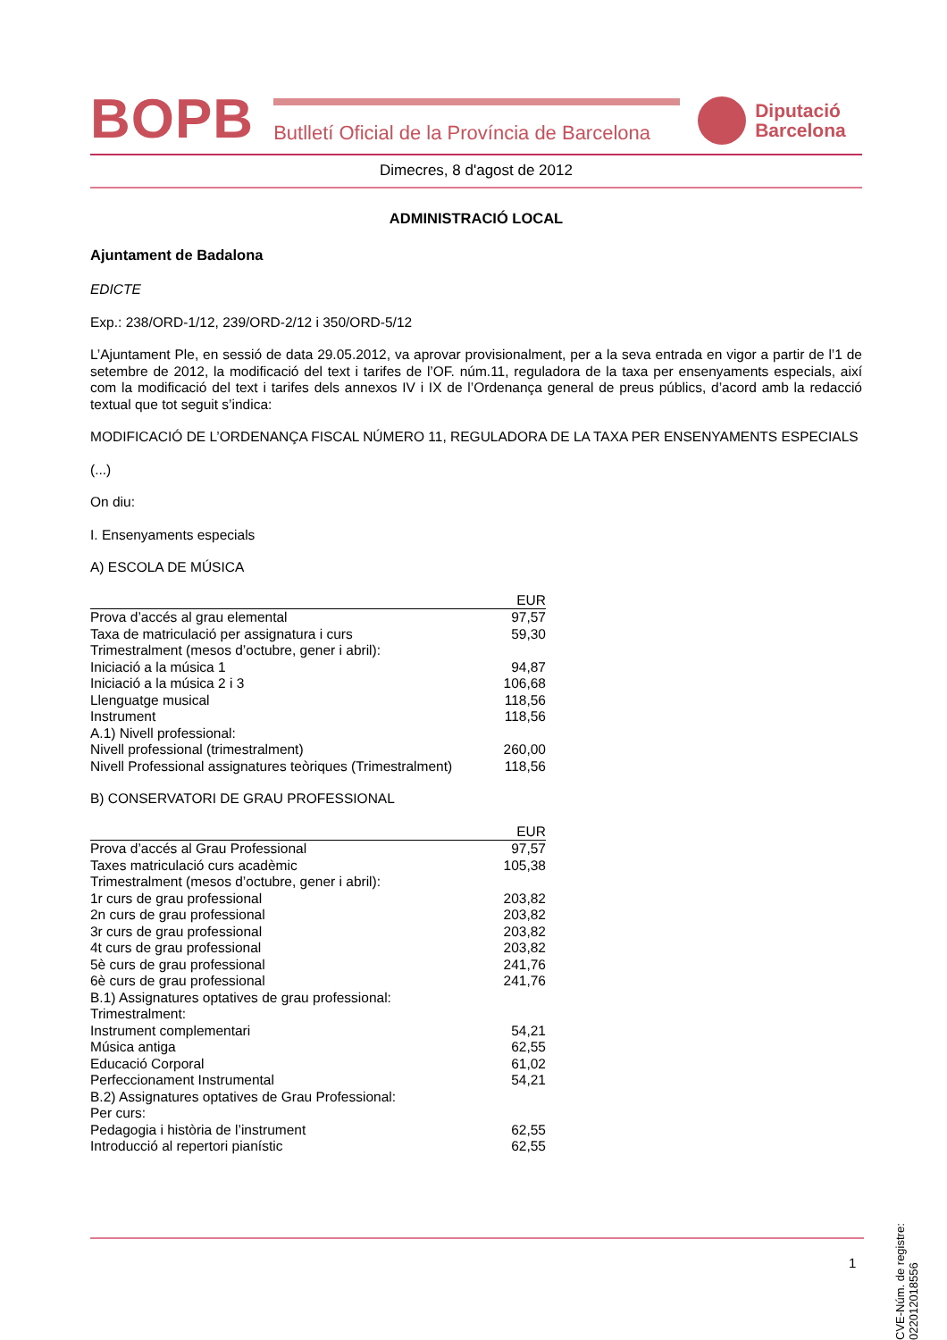BOPB
Butlletí Oficial de la Província de Barcelona
Diputació
Barcelona
Dimecres, 8 d'agost de 2012
ADMINISTRACIÓ LOCAL
Ajuntament de Badalona
EDICTE
Exp.: 238/ORD-1/12, 239/ORD-2/12 i 350/ORD-5/12
L’Ajuntament Ple, en sessió de data 29.05.2012, va aprovar provisionalment, per a la seva entrada en vigor a partir de l’1 de setembre de 2012, la modificació del text i tarifes de l’OF. núm.11, reguladora de la taxa per ensenyaments especials, així com la modificació del text i tarifes dels annexos IV i IX de l’Ordenança general de preus públics, d’acord amb la redacció textual que tot seguit s’indica:
MODIFICACIÓ DE L’ORDENANÇA FISCAL NÚMERO 11, REGULADORA DE LA TAXA PER ENSENYAMENTS ESPECIALS
(...)
On diu:
I. Ensenyaments especials
A) ESCOLA DE MÚSICA
| | EUR |
| --- | --- |
| Prova d’accés al grau elemental | 97,57 |
| Taxa de matriculació per assignatura i curs | 59,30 |
| Trimestralment (mesos d’octubre, gener i abril): | |
| Iniciació a la música 1 | 94,87 |
| Iniciació a la música 2 i 3 | 106,68 |
| Llenguatge musical | 118,56 |
| Instrument | 118,56 |
| A.1) Nivell professional: | |
| Nivell professional (trimestralment) | 260,00 |
| Nivell Professional assignatures teòriques (Trimestralment) | 118,56 |
B) CONSERVATORI DE GRAU PROFESSIONAL
| | EUR |
| --- | --- |
| Prova d’accés al Grau Professional | 97,57 |
| Taxes matriculació curs acadèmic | 105,38 |
| Trimestralment (mesos d’octubre, gener i abril): | |
| 1r curs de grau professional | 203,82 |
| 2n curs de grau professional | 203,82 |
| 3r curs de grau professional | 203,82 |
| 4t curs de grau professional | 203,82 |
| 5è curs de grau professional | 241,76 |
| 6è curs de grau professional | 241,76 |
| B.1) Assignatures optatives de grau professional: | |
| Trimestralment: | |
| Instrument complementari | 54,21 |
| Música antiga | 62,55 |
| Educació Corporal | 61,02 |
| Perfeccionament Instrumental | 54,21 |
| B.2) Assignatures optatives de Grau Professional: | |
| Per curs: | |
| Pedagogia i història de l’instrument | 62,55 |
| Introducció al repertori pianístic | 62,55 |
CVE-Núm. de registre: 022012018556
1